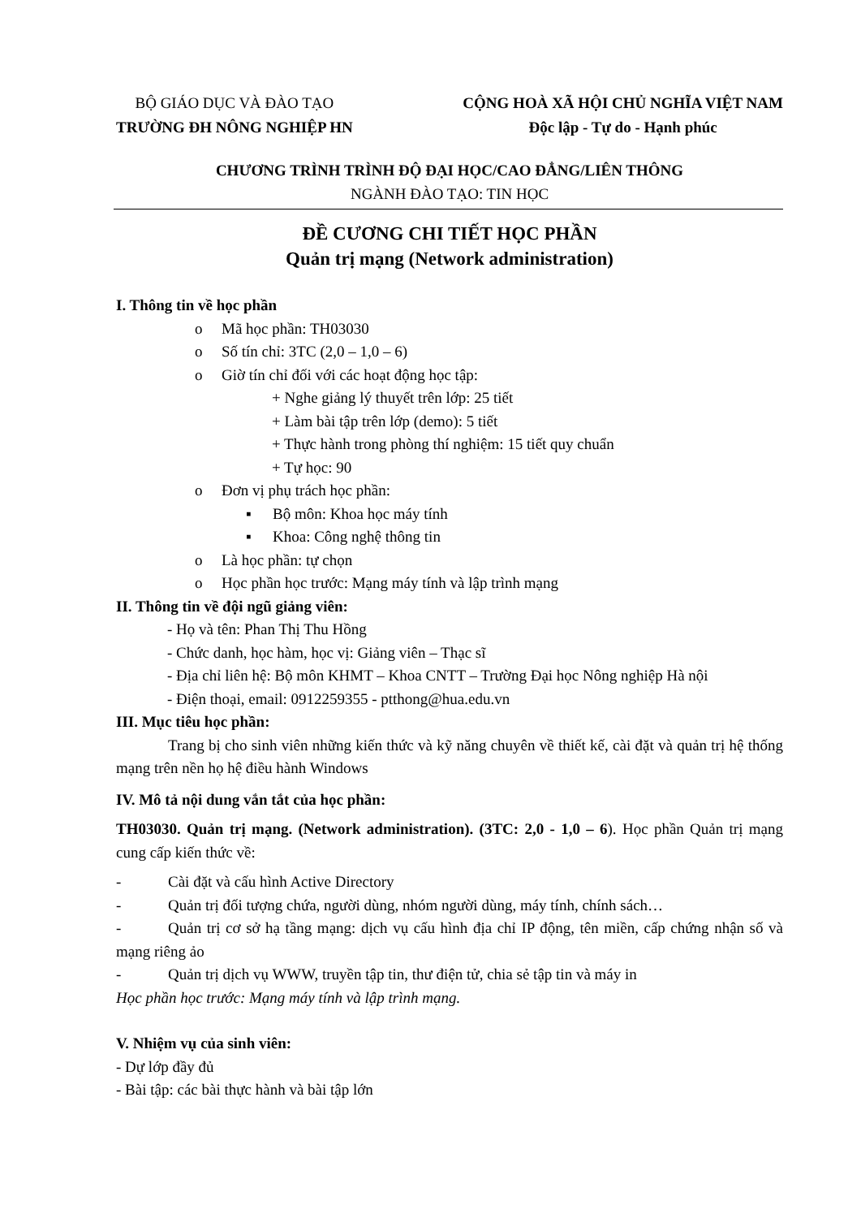BỘ GIÁO DỤC VÀ ĐÀO TẠO
TRƯỜNG ĐH NÔNG NGHIỆP HN
CỘNG HOÀ XÃ HỘI CHỦ NGHĨA VIỆT NAM
Độc lập - Tự do - Hạnh phúc
CHƯƠNG TRÌNH TRÌNH ĐỘ ĐẠI HỌC/CAO ĐẲNG/LIÊN THÔNG
NGÀNH ĐÀO TẠO: TIN HỌC
ĐỀ CƯƠNG CHI TIẾT HỌC PHẦN
Quản trị mạng (Network administration)
I. Thông tin về học phần
o Mã học phần: TH03030
o Số tín chỉ: 3TC (2,0 – 1,0 – 6)
o Giờ tín chỉ đối với các hoạt động học tập:
+ Nghe giảng lý thuyết trên lớp: 25 tiết
+ Làm bài tập trên lớp (demo): 5 tiết
+ Thực hành trong phòng thí nghiệm: 15 tiết quy chuẩn
+ Tự học: 90
o Đơn vị phụ trách học phần:
▪ Bộ môn: Khoa học máy tính
▪ Khoa: Công nghệ thông tin
o Là học phần: tự chọn
o Học phần học trước: Mạng máy tính và lập trình mạng
II. Thông tin về đội ngũ giảng viên:
- Họ và tên: Phan Thị Thu Hồng
- Chức danh, học hàm, học vị: Giảng viên – Thạc sĩ
- Địa chỉ liên hệ: Bộ môn KHMT – Khoa CNTT – Trường Đại học Nông nghiệp Hà nội
- Điện thoại, email: 0912259355 - ptthong@hua.edu.vn
III. Mục tiêu học phần:
Trang bị cho sinh viên những kiến thức và kỹ năng chuyên về thiết kế, cài đặt và quản trị hệ thống mạng trên nền họ hệ điều hành Windows
IV. Mô tả nội dung vắn tắt của học phần:
TH03030. Quản trị mạng. (Network administration). (3TC: 2,0 - 1,0 – 6). Học phần Quản trị mạng cung cấp kiến thức về:
- Cài đặt và cấu hình Active Directory
- Quản trị đối tượng chứa, người dùng, nhóm người dùng, máy tính, chính sách…
- Quản trị cơ sở hạ tầng mạng: dịch vụ cấu hình địa chỉ IP động, tên miền, cấp chứng nhận số và mạng riêng ảo
- Quản trị dịch vụ WWW, truyền tập tin, thư điện tử, chia sẻ tập tin và máy in
Học phần học trước: Mạng máy tính và lập trình mạng.
V. Nhiệm vụ của sinh viên:
- Dự lớp đầy đủ
- Bài tập: các bài thực hành và bài tập lớn